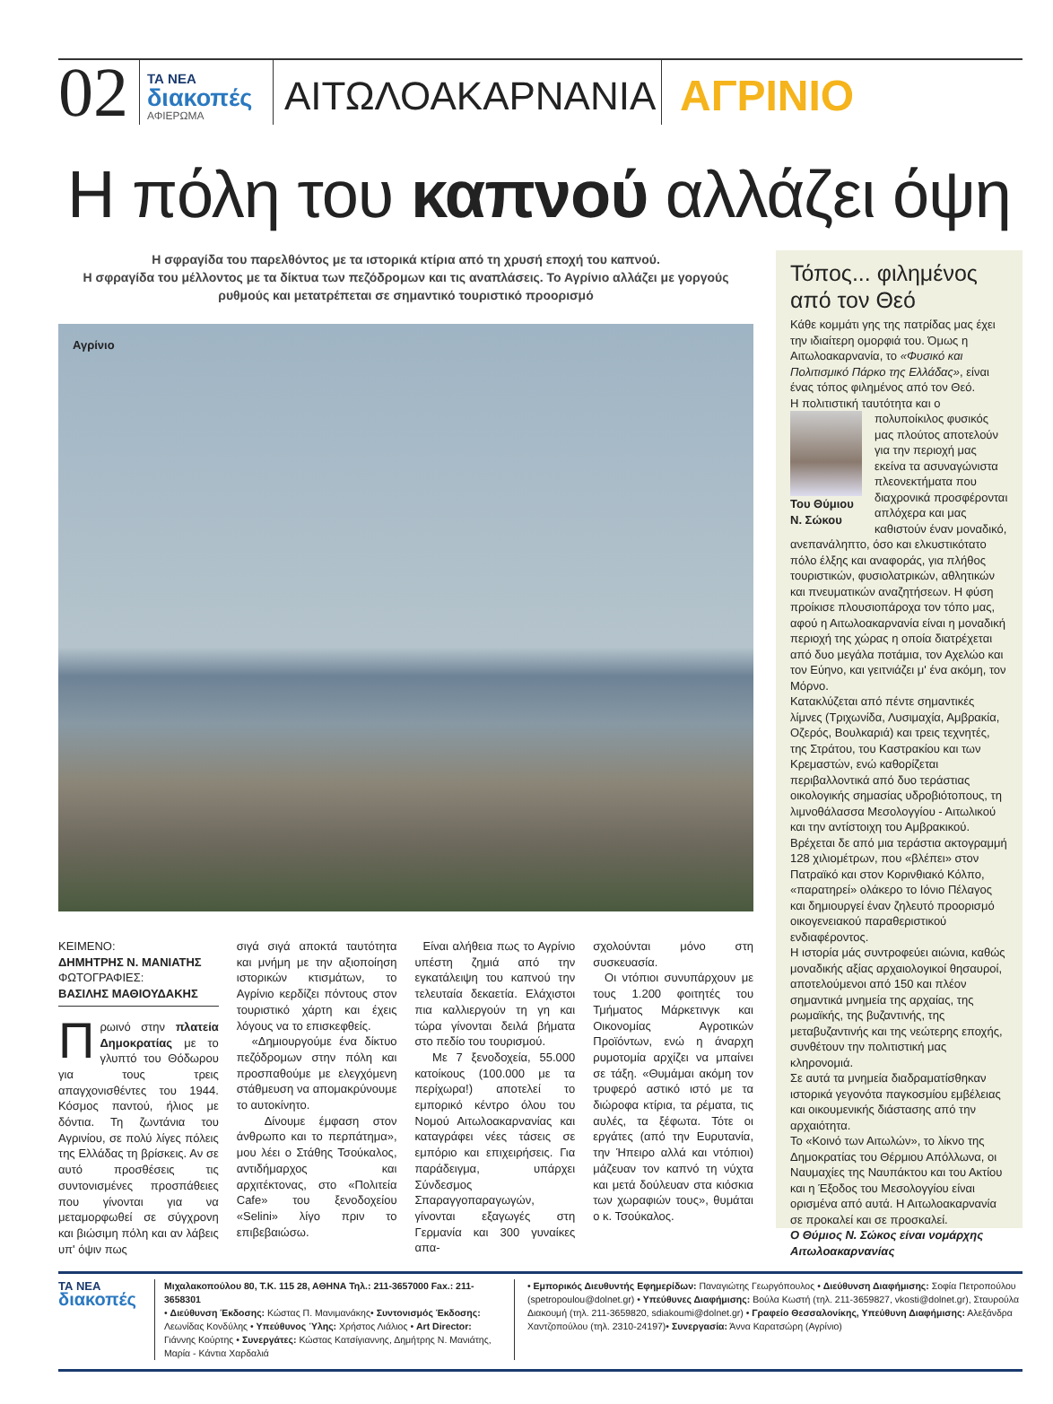02
ΤΑ ΝΕΑ
διακοπές
ΑΦΙΕΡΩΜΑ
ΑΙΤΩΛΟΑΚΑΡΝΑΝΙΑ
ΑΓΡΙΝΙΟ
Η πόλη του καπνού αλλάζει όψη
Η σφραγίδα του παρελθόντος με τα ιστορικά κτίρια από τη χρυσή εποχή του καπνού.
Η σφραγίδα του μέλλοντος με τα δίκτυα των πεζόδρομων και τις αναπλάσεις. Το Αγρίνιο αλλάζει με γοργούς ρυθμούς και μετατρέπεται σε σημαντικό τουριστικό προορισμό
Αγρίνιο
ΚΕΙΜΕΝΟ:
ΔΗΜΗΤΡΗΣ Ν. ΜΑΝΙΑΤΗΣ
ΦΩΤΟΓΡΑΦΙΕΣ:
ΒΑΣΙΛΗΣ ΜΑΘΙΟΥΔΑΚΗΣ
Πρωινό στην πλατεία Δημοκρατίας με το γλυπτό του Θόδωρου για τους τρεις απαγχονισθέντες του 1944. Κόσμος παντού, ήλιος με δόντια. Τη ζωντάνια του Αγρινίου, σε πολύ λίγες πόλεις της Ελλάδας τη βρίσκεις. Αν σε αυτό προσθέσεις τις συντονισμένες προσπάθειες που γίνονται για να μεταμορφωθεί σε σύγχρονη και βιώσιμη πόλη και αν λάβεις υπ' όψιν πως
σιγά σιγά αποκτά ταυτότητα και μνήμη με την αξιοποίηση ιστορικών κτισμάτων, το Αγρίνιο κερδίζει πόντους στον τουριστικό χάρτη και έχεις λόγους να το επισκεφθείς.
«Δημιουργούμε ένα δίκτυο πεζόδρομων στην πόλη και προσπαθούμε με ελεγχόμενη στάθμευση να απομακρύνουμε το αυτοκίνητο.
Δίνουμε έμφαση στον άνθρωπο και το περπάτημα», μου λέει ο Στάθης Τσούκαλος, αντιδήμαρχος και αρχιτέκτονας, στο «Πολιτεία Cafe» του ξενοδοχείου «Selini» λίγο πριν το επιβεβαιώσω.
Είναι αλήθεια πως το Αγρίνιο υπέστη ζημιά από την εγκατάλειψη του καπνού την τελευταία δεκαετία. Ελάχιστοι πια καλλιεργούν τη γη και τώρα γίνονται δειλά βήματα στο πεδίο του τουρισμού.
Με 7 ξενοδοχεία, 55.000 κατοίκους (100.000 με τα περίχωρα!) αποτελεί το εμπορικό κέντρο όλου του Νομού Αιτωλοακαρνανίας και καταγράφει νέες τάσεις σε εμπόριο και επιχειρήσεις. Για παράδειγμα, υπάρχει Σύνδεσμος Σπαραγγοπαραγωγών, γίνονται εξαγωγές στη Γερμανία και 300 γυναίκες απα-
σχολούνται μόνο στη συσκευασία.
Οι ντόπιοι συνυπάρχουν με τους 1.200 φοιτητές του Τμήματος Μάρκετινγκ και Οικονομίας Αγροτικών Προϊόντων, ενώ η άναρχη ρυμοτομία αρχίζει να μπαίνει σε τάξη. «Θυμάμαι ακόμη τον τρυφερό αστικό ιστό με τα διώροφα κτίρια, τα ρέματα, τις αυλές, τα ξέφωτα. Τότε οι εργάτες (από την Ευρυτανία, την Ήπειρο αλλά και ντόπιοι) μάζευαν τον καπνό τη νύχτα και μετά δούλευαν στα κιόσκια των χωραφιών τους», θυμάται ο κ. Τσούκαλος.
Τόπος... φιλημένος από τον Θεό
Κάθε κομμάτι γης της πατρίδας μας έχει την ιδιαίτερη ομορφιά του. Όμως η Αιτωλοακαρνανία, το «Φυσικό και Πολιτισμικό Πάρκο της Ελλάδας», είναι ένας τόπος φιλημένος από τον Θεό.
Η πολιτιστική ταυτότητα και ο πολυποίκιλος
Του Θύμιου Ν. Σώκου
φυσικός μας πλούτος αποτελούν για την περιοχή μας εκείνα τα ασυναγώνιστα πλεονεκτήματα που διαχρονικά προσφέρονται απλόχερα και μας καθιστούν έναν μοναδικό, ανεπανάληπτο, όσο και ελκυστικότατο πόλο έλξης και αναφοράς, για πλήθος τουριστικών, φυσιολατρικών, αθλητικών και πνευματικών αναζητήσεων. Η φύση προίκισε πλουσιοπάροχα τον τόπο μας, αφού η Αιτωλοακαρνανία είναι η μοναδική περιοχή της χώρας η οποία διατρέχεται από δυο μεγάλα ποτάμια, τον Αχελώο και τον Εύηνο, και γειτνιάζει μ' ένα ακόμη, τον Μόρνο.
Κατακλύζεται από πέντε σημαντικές λίμνες (Τριχωνίδα, Λυσιμαχία, Αμβρακία, Οζερός, Βουλκαριά) και τρεις τεχνητές, της Στράτου, του Καστρακίου και των Κρεμαστών, ενώ καθορίζεται περιβαλλοντικά από δυο τεράστιας οικολογικής σημασίας υδροβιότοπους, τη λιμνοθάλασσα Μεσολογγίου - Αιτωλικού και την αντίστοιχη του Αμβρακικού. Βρέχεται δε από μια τεράστια ακτογραμμή 128 χιλιομέτρων, που «βλέπει» στον Πατραϊκό και στον Κορινθιακό Κόλπο, «παρατηρεί» ολάκερο το Ιόνιο Πέλαγος και δημιουργεί έναν ζηλευτό προορισμό οικογενειακού παραθεριστικού ενδιαφέροντος.
Η ιστορία μάς συντροφεύει αιώνια, καθώς μοναδικής αξίας αρχαιολογικοί θησαυροί, αποτελούμενοι από 150 και πλέον σημαντικά μνημεία της αρχαίας, της ρωμαϊκής, της βυζαντινής, της μεταβυζαντινής και της νεώτερης εποχής, συνθέτουν την πολιτιστική μας κληρονομιά.
Σε αυτά τα μνημεία διαδραματίσθηκαν ιστορικά γεγονότα παγκοσμίου εμβέλειας και οικουμενικής διάστασης από την αρχαιότητα.
Το «Κοινό των Αιτωλών», το λίκνο της Δημοκρατίας του Θέρμιου Απόλλωνα, οι Ναυμαχίες της Ναυπάκτου και του Ακτίου και η Έξοδος του Μεσολογγίου είναι ορισμένα από αυτά. Η Αιτωλοακαρνανία σε προκαλεί και σε προσκαλεί.
Ο Θύμιος Ν. Σώκος είναι νομάρχης Αιτωλοακαρνανίας
ΤΑ ΝΕΑ
διακοπές
Μιχαλακοπούλου 80, Τ.Κ. 115 28, ΑΘΗΝΑ Τηλ.: 211-3657000 Fax.: 211-3658301
• Διεύθυνση Έκδοσης: Κώστας Π. Μανιμανάκης• Συντονισμός Έκδοσης: Λεωνίδας Κονδύλης • Υπεύθυνος Ύλης: Χρήστος Λιάλιος • Art Director: Γιάννης Κούρτης • Συνεργάτες: Κώστας Κατσίγιαννης, Δημήτρης Ν. Μανιάτης, Μαρία - Κάντια Χαρδαλιά
• Εμπορικός Διευθυντής Εφημερίδων: Παναγιώτης Γεωργόπουλος • Διεύθυνση Διαφήμισης: Σοφία Πετροπούλου (spetropoulou@dolnet.gr) • Υπεύθυνες Διαφήμισης: Βούλα Κωστή (τηλ. 211-3659827, vkosti@dolnet.gr), Σταυρούλα Διακουμή (τηλ. 211-3659820, sdiakoumi@dolnet.gr) • Γραφείο Θεσσαλονίκης, Υπεύθυνη Διαφήμισης: Αλεξάνδρα Χαντζοπούλου (τηλ. 2310-24197)• Συνεργασία: Άννα Καρατσώρη (Αγρίνιο)